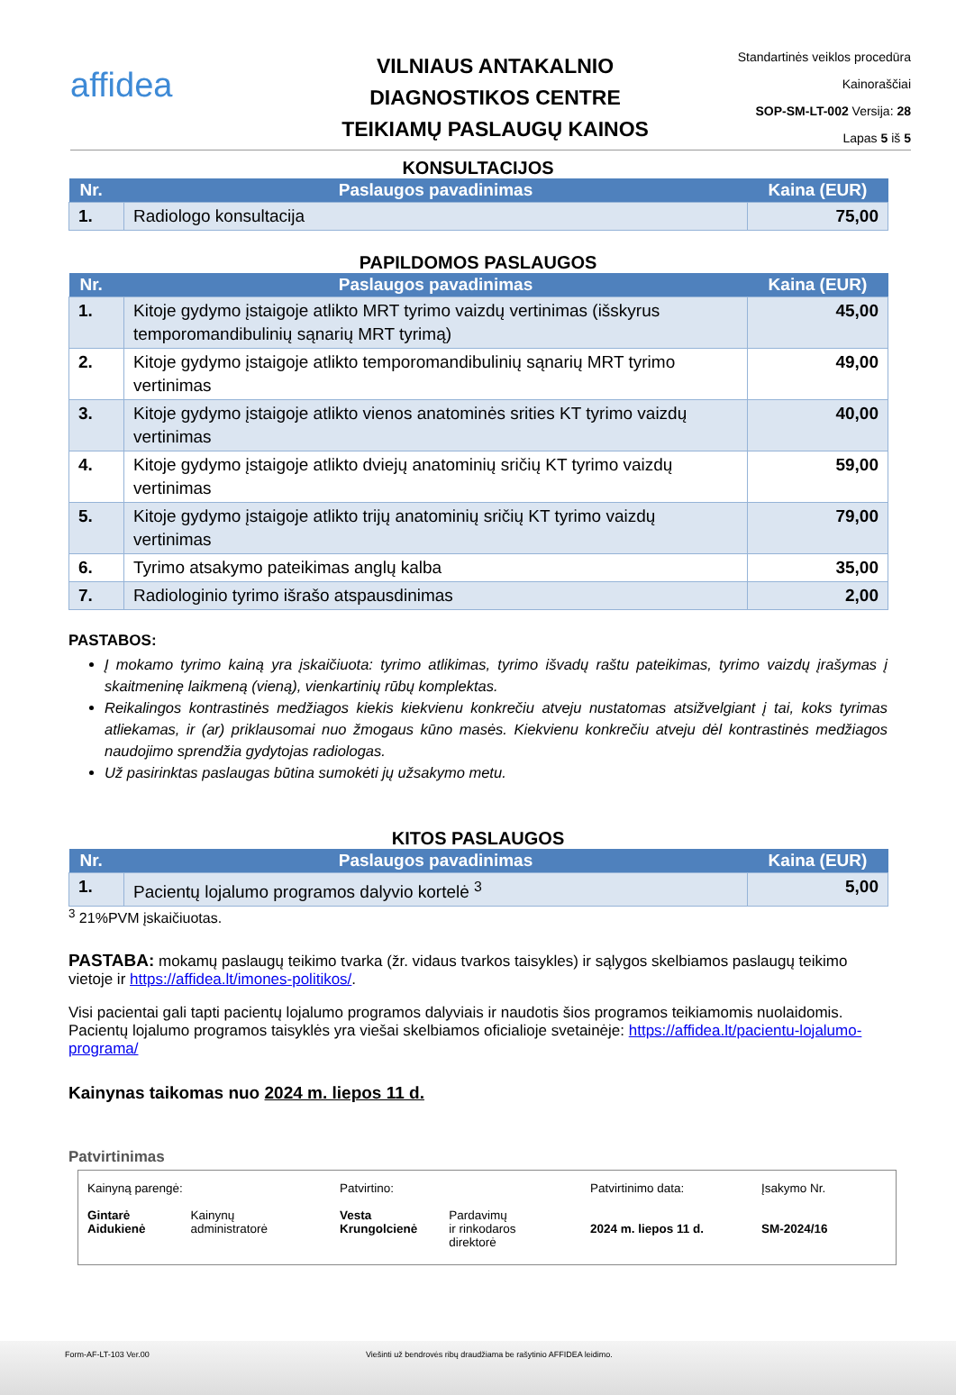affidea
VILNIAUS ANTAKALNIO
DIAGNOSTIKOS CENTRE
TEIKIAMŲ PASLAUGŲ KAINOS
Standartinės veiklos procedūra
Kainoraščiai
SOP-SM-LT-002 Versija: 28
Lapas 5 iš 5
KONSULTACIJOS
| Nr. | Paslaugos pavadinimas | Kaina (EUR) |
| --- | --- | --- |
| 1. | Radiologo konsultacija | 75,00 |
PAPILDOMOS PASLAUGOS
| Nr. | Paslaugos pavadinimas | Kaina (EUR) |
| --- | --- | --- |
| 1. | Kitoje gydymo įstaigoje atlikto MRT tyrimo vaizdų vertinimas (išskyrus temporomandibulinių sąnarių MRT tyrimą) | 45,00 |
| 2. | Kitoje gydymo įstaigoje atlikto temporomandibulinių sąnarių MRT tyrimo vertinimas | 49,00 |
| 3. | Kitoje gydymo įstaigoje atlikto vienos anatominės srities KT tyrimo vaizdų vertinimas | 40,00 |
| 4. | Kitoje gydymo įstaigoje atlikto dviejų anatominių sričių KT tyrimo vaizdų vertinimas | 59,00 |
| 5. | Kitoje gydymo įstaigoje atlikto trijų anatominių sričių KT tyrimo vaizdų vertinimas | 79,00 |
| 6. | Tyrimo atsakymo pateikimas anglų kalba | 35,00 |
| 7. | Radiologinio tyrimo išrašo atspausdinimas | 2,00 |
PASTABOS:
Į mokamo tyrimo kainą yra įskaičiuota: tyrimo atlikimas, tyrimo išvadų raštu pateikimas, tyrimo vaizdų įrašymas į skaitmeninę laikmeną (vieną), vienkartinių rūbų komplektas.
Reikalingos kontrastinės medžiagos kiekis kiekvienu konkrečiu atveju nustatomas atsižvelgiant į tai, koks tyrimas atliekamas, ir (ar) priklausomai nuo žmogaus kūno masės. Kiekvienu konkrečiu atveju dėl kontrastinės medžiagos naudojimo sprendžia gydytojas radiologas.
Už pasirinktas paslaugas būtina sumokėti jų užsakymo metu.
KITOS PASLAUGOS
| Nr. | Paslaugos pavadinimas | Kaina (EUR) |
| --- | --- | --- |
| 1. | Pacientų lojalumo programos dalyvio kortelė <sup>3</sup> | 5,00 |
<sup>3</sup> 21%PVM įskaičiuotas.
PASTABA: mokamų paslaugų teikimo tvarka (žr. vidaus tvarkos taisykles) ir sąlygos skelbiamos paslaugų teikimo vietoje ir https://affidea.lt/imones-politikos/.
Visi pacientai gali tapti pacientų lojalumo programos dalyviais ir naudotis šios programos teikiamomis nuolaidomis. Pacientų lojalumo programos taisyklės yra viešai skelbiamos oficialioje svetainėje: https://affidea.lt/pacientu-lojalumo-programa/
Kainynas taikomas nuo 2024 m. liepos 11 d.
Patvirtinimas
Kainyną parengė:
Gintarė
Aidukienė Kainynų
administratorė
Patvirtino:
Vesta
Krungolcienė Pardavimų
ir rinkodaros
direktorė
Patvirtinimo data:
2024 m. liepos 11 d.
Įsakymo Nr.
SM-2024/16
Form-AF-LT-103 Ver.00 Viešinti už bendrovės ribų draudžiama be rašytinio AFFIDEA leidimo.